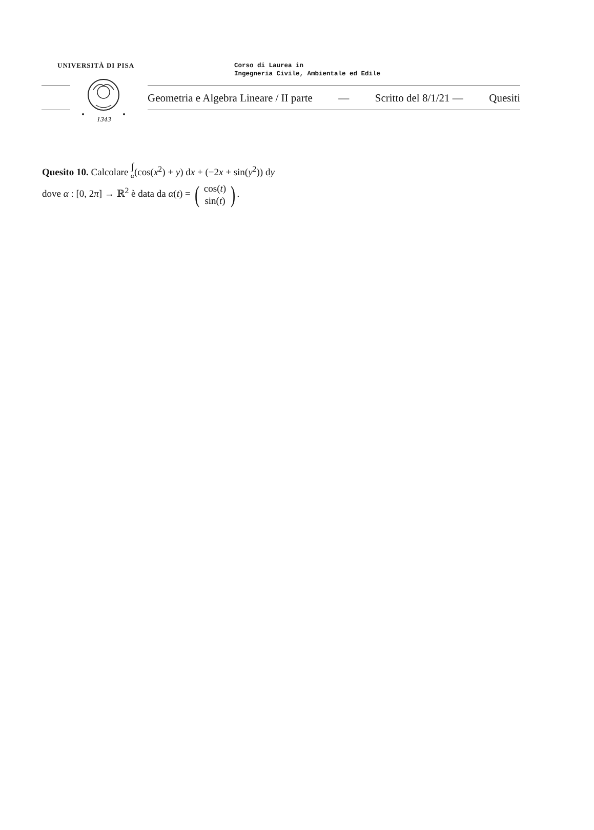UNIVERSITÀ DI PISA
Corso di Laurea in
Ingegneria Civile, Ambientale ed Edile
1343
Geometria e Algebra Lineare / II parte — Scritto del 8/1/21 — Quesiti
Quesito 10. Calcolare ∫ α(cos(x<sup>2</sup>) + y) dx + (−2x + sin(y<sup>2</sup>)) dy
dove α : [0, 2π] → ℝ<sup>2</sup> è data da α(t) = (cos(t)
sin(t)).